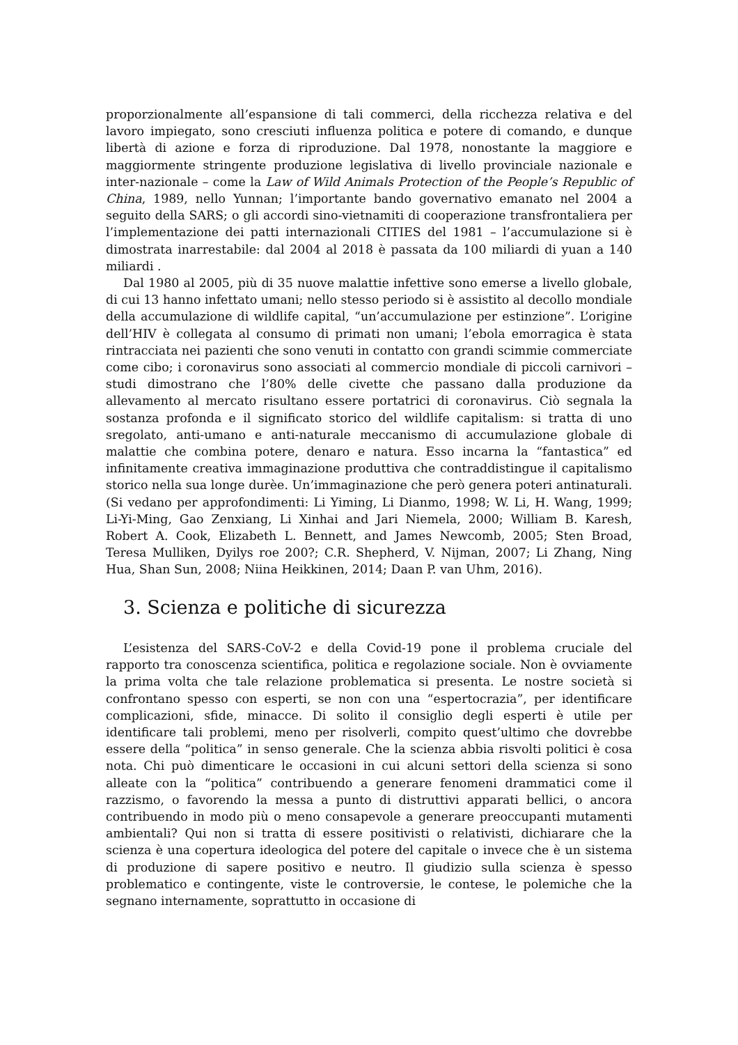proporzionalmente all’espansione di tali commerci, della ricchezza relativa e del lavoro impiegato, sono cresciuti influenza politica e potere di comando, e dunque libertà di azione e forza di riproduzione. Dal 1978, nonostante la maggiore e maggiormente stringente produzione legislativa di livello provinciale nazionale e inter-nazionale – come la Law of Wild Animals Protection of the People’s Republic of China, 1989, nello Yunnan; l’importante bando governativo emanato nel 2004 a seguito della SARS; o gli accordi sino-vietnamiti di cooperazione transfrontaliera per l’implementazione dei patti internazionali CITIES del 1981 – l’accumulazione si è dimostrata inarrestabile: dal 2004 al 2018 è passata da 100 miliardi di yuan a 140 miliardi .
Dal 1980 al 2005, più di 35 nuove malattie infettive sono emerse a livello globale, di cui 13 hanno infettato umani; nello stesso periodo si è assistito al decollo mondiale della accumulazione di wildlife capital, “un’accumulazione per estinzione”. L’origine dell’HIV è collegata al consumo di primati non umani; l’ebola emorragica è stata rintracciata nei pazienti che sono venuti in contatto con grandi scimmie commerciate come cibo; i coronavirus sono associati al commercio mondiale di piccoli carnivori – studi dimostrano che l’80% delle civette che passano dalla produzione da allevamento al mercato risultano essere portatrici di coronavirus. Ciò segnala la sostanza profonda e il significato storico del wildlife capitalism: si tratta di uno sregolato, anti-umano e anti-naturale meccanismo di accumulazione globale di malattie che combina potere, denaro e natura. Esso incarna la “fantastica” ed infinitamente creativa immaginazione produttiva che contraddistingue il capitalismo storico nella sua longe durèe. Un’immaginazione che però genera poteri antinaturali. (Si vedano per approfondimenti: Li Yiming, Li Dianmo, 1998; W. Li, H. Wang, 1999; Li-Yi-Ming, Gao Zenxiang, Li Xinhai and Jari Niemela, 2000; William B. Karesh, Robert A. Cook, Elizabeth L. Bennett, and James Newcomb, 2005; Sten Broad, Teresa Mulliken, Dyilys roe 200?; C.R. Shepherd, V. Nijman, 2007; Li Zhang, Ning Hua, Shan Sun, 2008; Niina Heikkinen, 2014; Daan P. van Uhm, 2016).
3. Scienza e politiche di sicurezza
L’esistenza del SARS-CoV-2 e della Covid-19 pone il problema cruciale del rapporto tra conoscenza scientifica, politica e regolazione sociale. Non è ovviamente la prima volta che tale relazione problematica si presenta. Le nostre società si confrontano spesso con esperti, se non con una “espertocrazia”, per identificare complicazioni, sfide, minacce. Di solito il consiglio degli esperti è utile per identificare tali problemi, meno per risolverli, compito quest’ultimo che dovrebbe essere della “politica” in senso generale. Che la scienza abbia risvolti politici è cosa nota. Chi può dimenticare le occasioni in cui alcuni settori della scienza si sono alleate con la “politica” contribuendo a generare fenomeni drammatici come il razzismo, o favorendo la messa a punto di distruttivi apparati bellici, o ancora contribuendo in modo più o meno consapevole a generare preoccupanti mutamenti ambientali? Qui non si tratta di essere positivisti o relativisti, dichiarare che la scienza è una copertura ideologica del potere del capitale o invece che è un sistema di produzione di sapere positivo e neutro. Il giudizio sulla scienza è spesso problematico e contingente, viste le controversie, le contese, le polemiche che la segnano internamente, soprattutto in occasione di